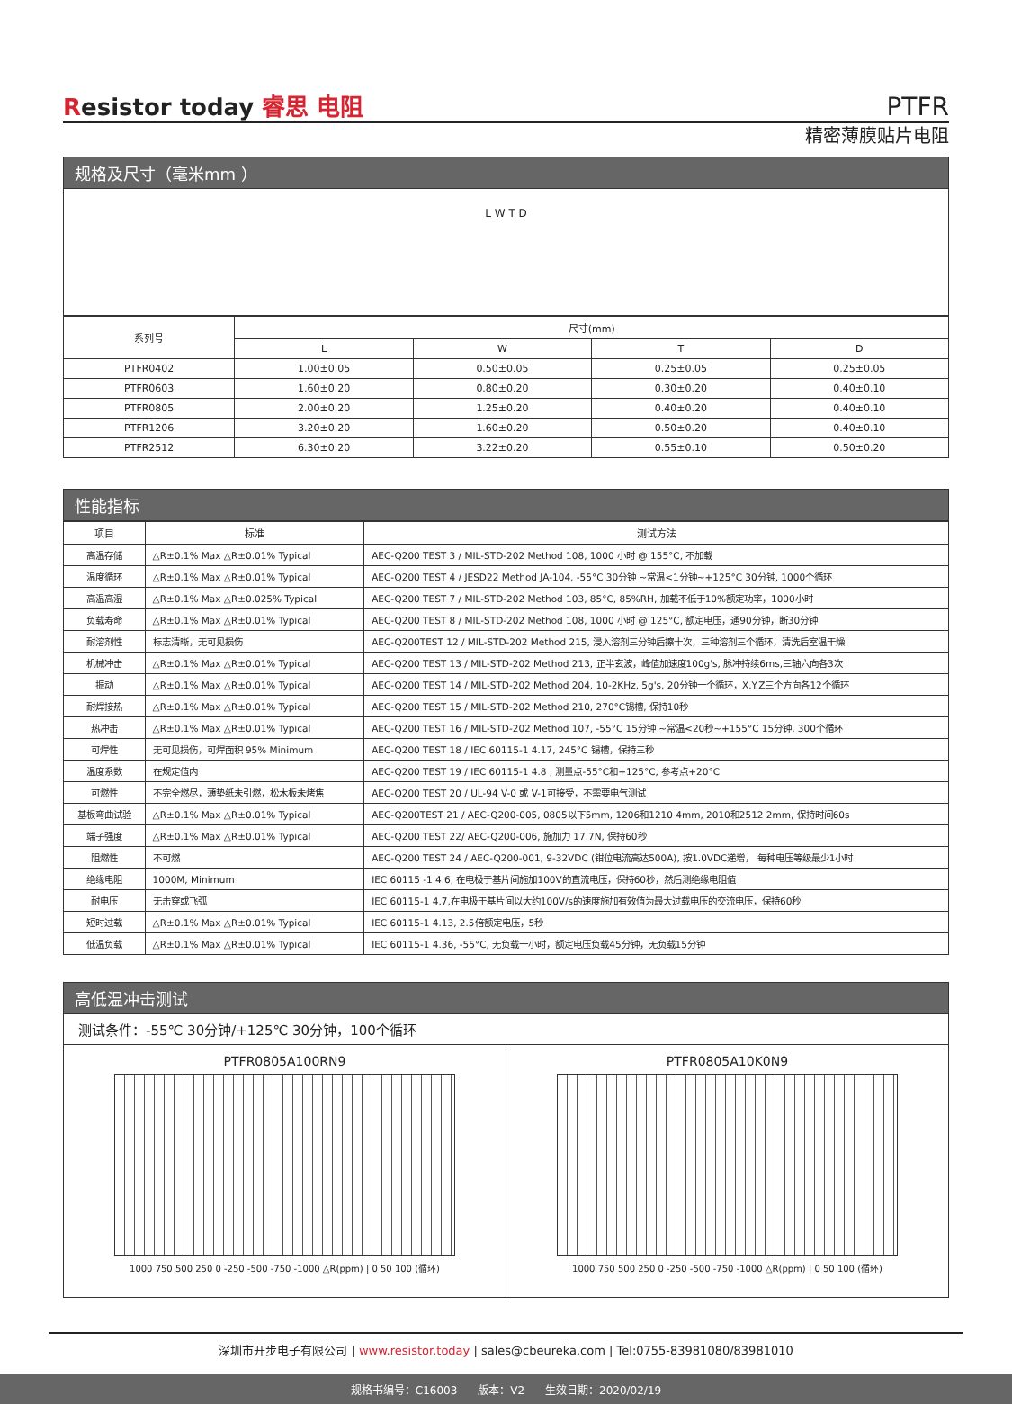Resistor today 睿思 电阻
PTFR
精密薄膜贴片电阻
规格及尺寸（毫米mm ）
L W T D
| 系列号 | 尺寸(mm) | | | |
| --- | --- | --- | --- | --- |
| | L | W | T | D |
| PTFR0402 | 1.00±0.05 | 0.50±0.05 | 0.25±0.05 | 0.25±0.05 |
| PTFR0603 | 1.60±0.20 | 0.80±0.20 | 0.30±0.20 | 0.40±0.10 |
| PTFR0805 | 2.00±0.20 | 1.25±0.20 | 0.40±0.20 | 0.40±0.10 |
| PTFR1206 | 3.20±0.20 | 1.60±0.20 | 0.50±0.20 | 0.40±0.10 |
| PTFR2512 | 6.30±0.20 | 3.22±0.20 | 0.55±0.10 | 0.50±0.20 |
性能指标
| 项目 | 标准 | 测试方法 |
| --- | --- | --- |
| 高温存储 | △R±0.1% Max △R±0.01% Typical | AEC-Q200 TEST 3 / MIL-STD-202 Method 108, 1000 小时 @ 155°C, 不加载 |
| 温度循环 | △R±0.1% Max △R±0.01% Typical | AEC-Q200 TEST 4 / JESD22 Method JA-104, -55°C 30分钟 ~常温<1分钟~+125°C 30分钟, 1000个循环 |
| 高温高湿 | △R±0.1% Max △R±0.025% Typical | AEC-Q200 TEST 7 / MIL-STD-202 Method 103, 85°C, 85%RH, 加载不低于10%额定功率，1000小时 |
| 负载寿命 | △R±0.1% Max △R±0.01% Typical | AEC-Q200 TEST 8 / MIL-STD-202 Method 108, 1000 小时 @ 125°C, 额定电压，通90分钟，断30分钟 |
| 耐溶剂性 | 标志清晰，无可见损伤 | AEC-Q200TEST 12 / MIL-STD-202 Method 215, 浸入溶剂三分钟后擦十次，三种溶剂三个循环，清洗后室温干燥 |
| 机械冲击 | △R±0.1% Max △R±0.01% Typical | AEC-Q200 TEST 13 / MIL-STD-202 Method 213, 正半玄波，峰值加速度100g's, 脉冲持续6ms,三轴六向各3次 |
| 振动 | △R±0.1% Max △R±0.01% Typical | AEC-Q200 TEST 14 / MIL-STD-202 Method 204, 10-2KHz, 5g's, 20分钟一个循环，X.Y.Z三个方向各12个循环 |
| 耐焊接热 | △R±0.1% Max △R±0.01% Typical | AEC-Q200 TEST 15 / MIL-STD-202 Method 210, 270°C锡槽, 保持10秒 |
| 热冲击 | △R±0.1% Max △R±0.01% Typical | AEC-Q200 TEST 16 / MIL-STD-202 Method 107, -55°C 15分钟 ~常温<20秒~+155°C 15分钟, 300个循环 |
| 可焊性 | 无可见损伤，可焊面积 95% Minimum | AEC-Q200 TEST 18 / IEC 60115-1 4.17, 245°C 锡槽，保持三秒 |
| 温度系数 | 在规定值内 | AEC-Q200 TEST 19 / IEC 60115-1 4.8 , 测量点-55°C和+125°C, 参考点+20°C |
| 可燃性 | 不完全燃尽，薄垫纸未引燃，松木板未烤焦 | AEC-Q200 TEST 20 / UL-94 V-0 或 V-1可接受，不需要电气测试 |
| 基板弯曲试验 | △R±0.1% Max △R±0.01% Typical | AEC-Q200TEST 21 / AEC-Q200-005, 0805以下5mm, 1206和1210 4mm, 2010和2512 2mm, 保持时间60s |
| 端子强度 | △R±0.1% Max △R±0.01% Typical | AEC-Q200 TEST 22/ AEC-Q200-006, 施加力 17.7N, 保持60秒 |
| 阻燃性 | 不可燃 | AEC-Q200 TEST 24 / AEC-Q200-001, 9-32VDC (钳位电流高达500A), 按1.0VDC递增， 每种电压等级最少1小时 |
| 绝缘电阻 | 1000M, Minimum | IEC 60115 -1 4.6, 在电极于基片间施加100V的直流电压，保持60秒，然后测绝缘电阻值 |
| 耐电压 | 无击穿或飞弧 | IEC 60115-1 4.7,在电极于基片间以大约100V/s的速度施加有效值为最大过载电压的交流电压，保持60秒 |
| 短时过载 | △R±0.1% Max △R±0.01% Typical | IEC 60115-1 4.13, 2.5倍额定电压，5秒 |
| 低温负载 | △R±0.1% Max △R±0.01% Typical | IEC 60115-1 4.36, -55°C, 无负载一小时，额定电压负载45分钟，无负载15分钟 |
高低温冲击测试
测试条件：-55℃ 30分钟/+125℃ 30分钟，100个循环
PTFR0805A100RN9
1000 750 500 250 0 -250 -500 -750 -1000 △R(ppm) | 0 50 100 (循环)
PTFR0805A10K0N9
1000 750 500 250 0 -250 -500 -750 -1000 △R(ppm) | 0 50 100 (循环)
深圳市开步电子有限公司 | www.resistor.today | sales@cbeureka.com | Tel:0755-83981080/83981010
规格书编号：C16003 版本：V2 生效日期：2020/02/19